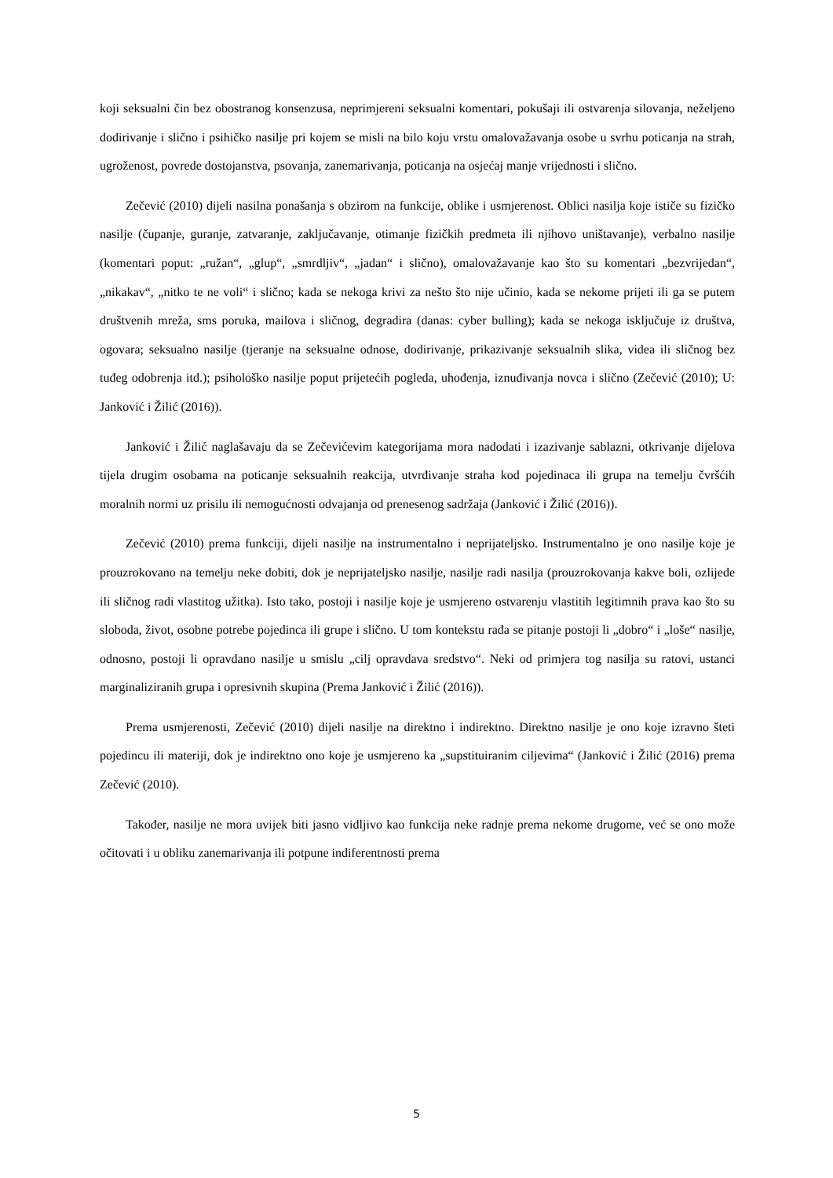koji seksualni čin bez obostranog konsenzusa, neprimjereni seksualni komentari, pokušaji ili ostvarenja silovanja, neželjeno dodirivanje i slično i psihičko nasilje pri kojem se misli na bilo koju vrstu omalovažavanja osobe u svrhu poticanja na strah, ugroženost, povrede dostojanstva, psovanja, zanemarivanja, poticanja na osjećaj manje vrijednosti i slično.
Zečević (2010) dijeli nasilna ponašanja s obzirom na funkcije, oblike i usmjerenost. Oblici nasilja koje ističe su fizičko nasilje (čupanje, guranje, zatvaranje, zaključavanje, otimanje fizičkih predmeta ili njihovo uništavanje), verbalno nasilje (komentari poput: „ružan“, „glup“, „smrdljiv“, „jadan“ i slično), omalovažavanje kao što su komentari „bezvrijedan“, „nikakav“, „nitko te ne voli“ i slično; kada se nekoga krivi za nešto što nije učinio, kada se nekome prijeti ili ga se putem društvenih mreža, sms poruka, mailova i sličnog, degradira (danas: cyber bulling); kada se nekoga isključuje iz društva, ogovara; seksualno nasilje (tjeranje na seksualne odnose, dodirivanje, prikazivanje seksualnih slika, videa ili sličnog bez tuđeg odobrenja itd.); psihološko nasilje poput prijetećih pogleda, uhođenja, iznuđivanja novca i slično (Zečević (2010); U: Janković i Žilić (2016)).
Janković i Žilić naglašavaju da se Zečevićevim kategorijama mora nadodati i izazivanje sablazni, otkrivanje dijelova tijela drugim osobama na poticanje seksualnih reakcija, utvrđivanje straha kod pojedinaca ili grupa na temelju čvršćih moralnih normi uz prisilu ili nemogućnosti odvajanja od prenesenog sadržaja (Janković i Žilić (2016)).
Zečević (2010) prema funkciji, dijeli nasilje na instrumentalno i neprijateljsko. Instrumentalno je ono nasilje koje je prouzrokovano na temelju neke dobiti, dok je neprijateljsko nasilje, nasilje radi nasilja (prouzrokovanja kakve boli, ozlijede ili sličnog radi vlastitog užitka). Isto tako, postoji i nasilje koje je usmjereno ostvarenju vlastitih legitimnih prava kao što su sloboda, život, osobne potrebe pojedinca ili grupe i slično. U tom kontekstu rađa se pitanje postoji li „dobro“ i „loše“ nasilje, odnosno, postoji li opravdano nasilje u smislu „cilj opravdava sredstvo“. Neki od primjera tog nasilja su ratovi, ustanci marginaliziranih grupa i opresivnih skupina (Prema Janković i Žilić (2016)).
Prema usmjerenosti, Zečević (2010) dijeli nasilje na direktno i indirektno. Direktno nasilje je ono koje izravno šteti pojedincu ili materiji, dok je indirektno ono koje je usmjereno ka „supstituiranim ciljevima“ (Janković i Žilić (2016) prema Zečević (2010).
Također, nasilje ne mora uvijek biti jasno vidljivo kao funkcija neke radnje prema nekome drugome, već se ono može očitovati i u obliku zanemarivanja ili potpune indiferentnosti prema
5